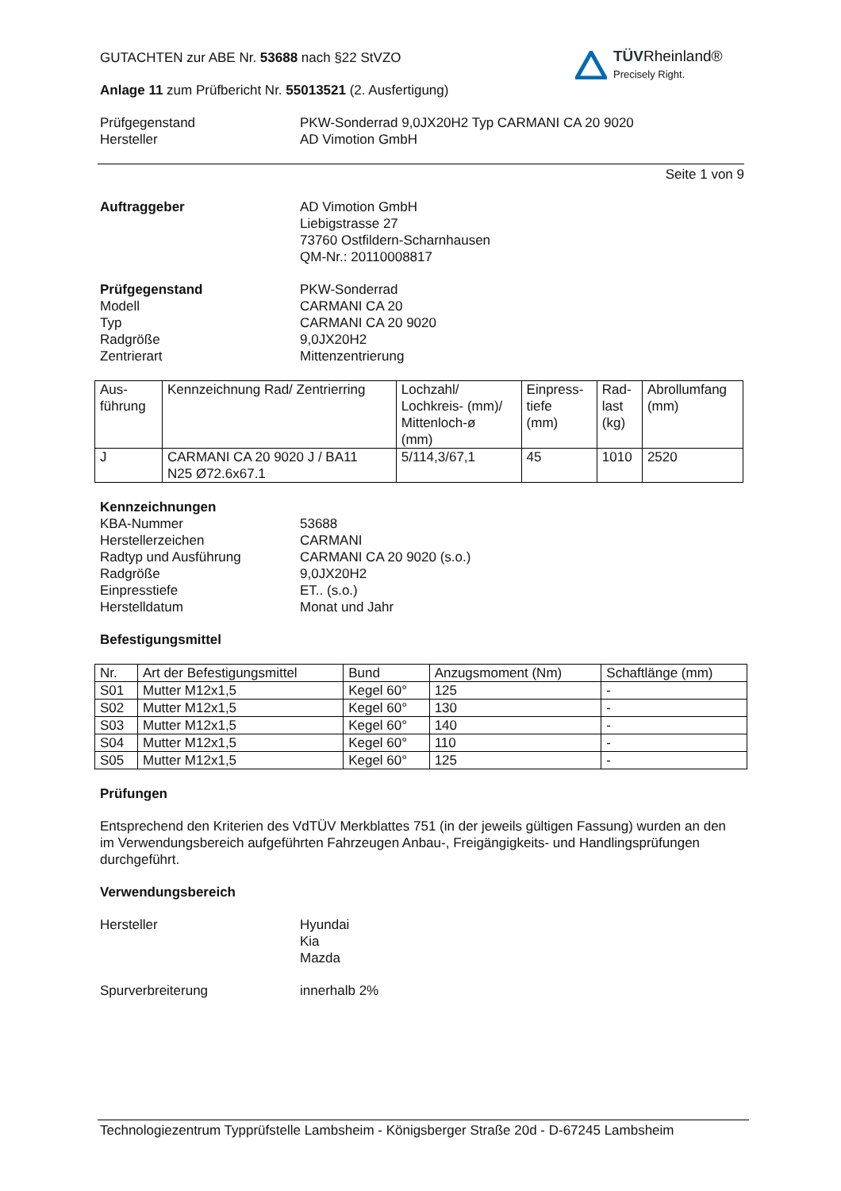TÜV Rheinland®
Precisely Right.
GUTACHTEN zur ABE Nr. 53688 nach §22 StVZO
Anlage 11 zum Prüfbericht Nr. 55013521 (2. Ausfertigung)
Prüfgegenstand
Hersteller
PKW-Sonderrad 9,0JX20H2 Typ CARMANI CA 20 9020
AD Vimotion GmbH
Seite 1 von 9
Auftraggeber AD Vimotion GmbH
Liebigstrasse 27
73760 Ostfildern-Scharnhausen
QM-Nr.: 20110008817
Prüfgegenstand
Modell
Typ
Radgröße
Zentrierart
PKW-Sonderrad
CARMANI CA 20
CARMANI CA 20 9020
9,0JX20H2
Mittenzentrierung
| Aus- führung | Kennzeichnung Rad/ Zentrierring | Lochzahl/ Lochkreis- (mm)/ Mittenloch-ø (mm) | Einpress- tiefe (mm) | Rad- last (kg) | Abrollumfang (mm) |
| --- | --- | --- | --- | --- | --- |
| J | CARMANI CA 20 9020 J / BA11 N25 Ø72.6x67.1 | 5/114,3/67,1 | 45 | 1010 | 2520 |
Kennzeichnungen
KBA-Nummer
Herstellerzeichen
Radtyp und Ausführung
Radgröße
Einpresstiefe
Herstelldatum
53688
CARMANI
CARMANI CA 20 9020 (s.o.)
9,0JX20H2
ET.. (s.o.)
Monat und Jahr
Befestigungsmittel
| Nr. | Art der Befestigungsmittel | Bund | Anzugsmoment (Nm) | Schaftlänge (mm) |
| --- | --- | --- | --- | --- |
| S01 | Mutter M12x1,5 | Kegel 60° | 125 | - |
| S02 | Mutter M12x1,5 | Kegel 60° | 130 | - |
| S03 | Mutter M12x1,5 | Kegel 60° | 140 | - |
| S04 | Mutter M12x1,5 | Kegel 60° | 110 | - |
| S05 | Mutter M12x1,5 | Kegel 60° | 125 | - |
Prüfungen
Entsprechend den Kriterien des VdTÜV Merkblattes 751 (in der jeweils gültigen Fassung) wurden an den im Verwendungsbereich aufgeführten Fahrzeugen Anbau-, Freigängigkeits- und Handlingsprüfungen durchgeführt.
Verwendungsbereich
Hersteller Hyundai
Kia
Mazda
Spurverbreiterung innerhalb 2%
Technologiezentrum Typprüfstelle Lambsheim - Königsberger Straße 20d - D-67245 Lambsheim